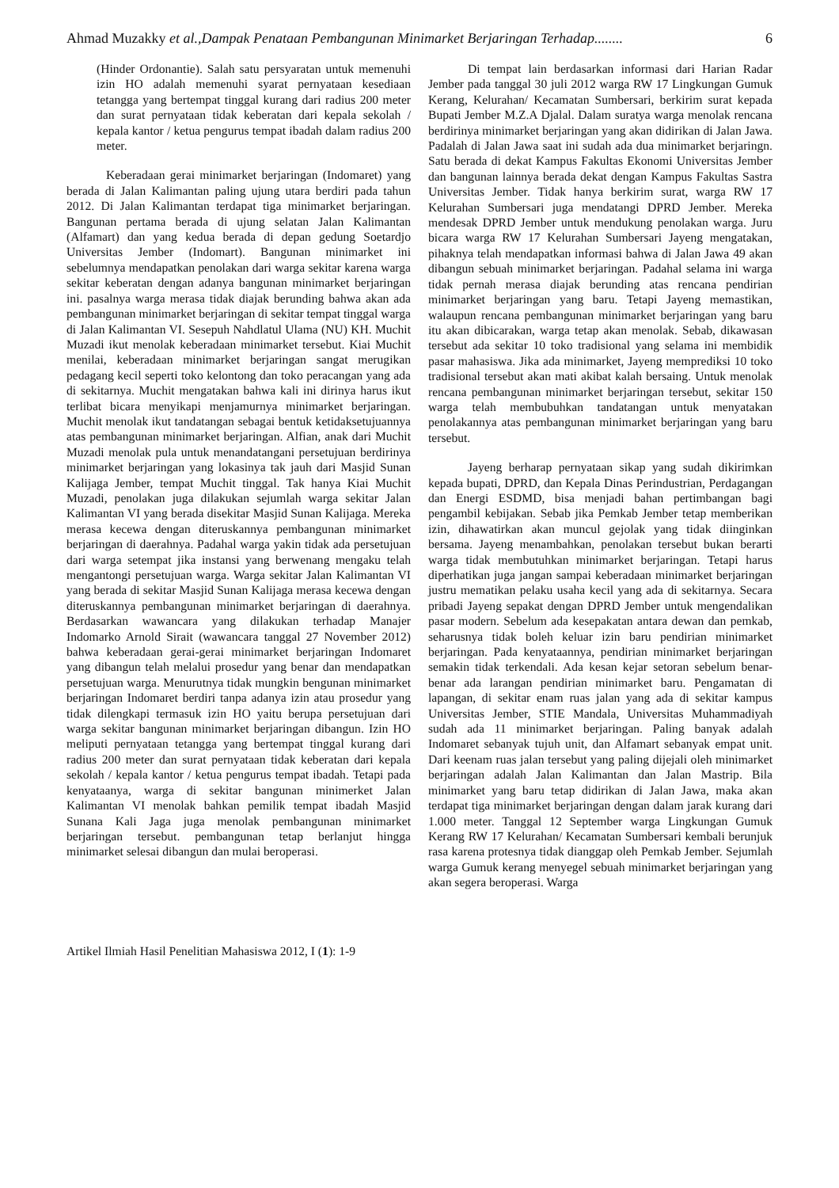Ahmad Muzakky et al.,Dampak Penataan Pembangunan Minimarket Berjaringan Terhadap........ 6
(Hinder Ordonantie). Salah satu persyaratan untuk memenuhi izin HO adalah memenuhi syarat pernyataan kesediaan tetangga yang bertempat tinggal kurang dari radius 200 meter dan surat pernyataan tidak keberatan dari kepala sekolah / kepala kantor / ketua pengurus tempat ibadah dalam radius 200 meter.
Keberadaan gerai minimarket berjaringan (Indomaret) yang berada di Jalan Kalimantan paling ujung utara berdiri pada tahun 2012. Di Jalan Kalimantan terdapat tiga minimarket berjaringan. Bangunan pertama berada di ujung selatan Jalan Kalimantan (Alfamart) dan yang kedua berada di depan gedung Soetardjo Universitas Jember (Indomart). Bangunan minimarket ini sebelumnya mendapatkan penolakan dari warga sekitar karena warga sekitar keberatan dengan adanya bangunan minimarket berjaringan ini. pasalnya warga merasa tidak diajak berunding bahwa akan ada pembangunan minimarket berjaringan di sekitar tempat tinggal warga di Jalan Kalimantan VI. Sesepuh Nahdlatul Ulama (NU) KH. Muchit Muzadi ikut menolak keberadaan minimarket tersebut. Kiai Muchit menilai, keberadaan minimarket berjaringan sangat merugikan pedagang kecil seperti toko kelontong dan toko peracangan yang ada di sekitarnya. Muchit mengatakan bahwa kali ini dirinya harus ikut terlibat bicara menyikapi menjamurnya minimarket berjaringan. Muchit menolak ikut tandatangan sebagai bentuk ketidaksetujuannya atas pembangunan minimarket berjaringan. Alfian, anak dari Muchit Muzadi menolak pula untuk menandatangani persetujuan berdirinya minimarket berjaringan yang lokasinya tak jauh dari Masjid Sunan Kalijaga Jember, tempat Muchit tinggal. Tak hanya Kiai Muchit Muzadi, penolakan juga dilakukan sejumlah warga sekitar Jalan Kalimantan VI yang berada disekitar Masjid Sunan Kalijaga. Mereka merasa kecewa dengan diteruskannya pembangunan minimarket berjaringan di daerahnya. Padahal warga yakin tidak ada persetujuan dari warga setempat jika instansi yang berwenang mengaku telah mengantongi persetujuan warga. Warga sekitar Jalan Kalimantan VI yang berada di sekitar Masjid Sunan Kalijaga merasa kecewa dengan diteruskannya pembangunan minimarket berjaringan di daerahnya. Berdasarkan wawancara yang dilakukan terhadap Manajer Indomarko Arnold Sirait (wawancara tanggal 27 November 2012) bahwa keberadaan gerai-gerai minimarket berjaringan Indomaret yang dibangun telah melalui prosedur yang benar dan mendapatkan persetujuan warga. Menurutnya tidak mungkin bengunan minimarket berjaringan Indomaret berdiri tanpa adanya izin atau prosedur yang tidak dilengkapi termasuk izin HO yaitu berupa persetujuan dari warga sekitar bangunan minimarket berjaringan dibangun. Izin HO meliputi pernyataan tetangga yang bertempat tinggal kurang dari radius 200 meter dan surat pernyataan tidak keberatan dari kepala sekolah / kepala kantor / ketua pengurus tempat ibadah. Tetapi pada kenyataanya, warga di sekitar bangunan minimerket Jalan Kalimantan VI menolak bahkan pemilik tempat ibadah Masjid Sunana Kali Jaga juga menolak pembangunan minimarket berjaringan tersebut. pembangunan tetap berlanjut hingga minimarket selesai dibangun dan mulai beroperasi.
Di tempat lain berdasarkan informasi dari Harian Radar Jember pada tanggal 30 juli 2012 warga RW 17 Lingkungan Gumuk Kerang, Kelurahan/ Kecamatan Sumbersari, berkirim surat kepada Bupati Jember M.Z.A Djalal. Dalam suratya warga menolak rencana berdirinya minimarket berjaringan yang akan didirikan di Jalan Jawa. Padalah di Jalan Jawa saat ini sudah ada dua minimarket berjaringn. Satu berada di dekat Kampus Fakultas Ekonomi Universitas Jember dan bangunan lainnya berada dekat dengan Kampus Fakultas Sastra Universitas Jember. Tidak hanya berkirim surat, warga RW 17 Kelurahan Sumbersari juga mendatangi DPRD Jember. Mereka mendesak DPRD Jember untuk mendukung penolakan warga. Juru bicara warga RW 17 Kelurahan Sumbersari Jayeng mengatakan, pihaknya telah mendapatkan informasi bahwa di Jalan Jawa 49 akan dibangun sebuah minimarket berjaringan. Padahal selama ini warga tidak pernah merasa diajak berunding atas rencana pendirian minimarket berjaringan yang baru. Tetapi Jayeng memastikan, walaupun rencana pembangunan minimarket berjaringan yang baru itu akan dibicarakan, warga tetap akan menolak. Sebab, dikawasan tersebut ada sekitar 10 toko tradisional yang selama ini membidik pasar mahasiswa. Jika ada minimarket, Jayeng memprediksi 10 toko tradisional tersebut akan mati akibat kalah bersaing. Untuk menolak rencana pembangunan minimarket berjaringan tersebut, sekitar 150 warga telah membubuhkan tandatangan untuk menyatakan penolakannya atas pembangunan minimarket berjaringan yang baru tersebut.
Jayeng berharap pernyataan sikap yang sudah dikirimkan kepada bupati, DPRD, dan Kepala Dinas Perindustrian, Perdagangan dan Energi ESDMD, bisa menjadi bahan pertimbangan bagi pengambil kebijakan. Sebab jika Pemkab Jember tetap memberikan izin, dihawatirkan akan muncul gejolak yang tidak diinginkan bersama. Jayeng menambahkan, penolakan tersebut bukan berarti warga tidak membutuhkan minimarket berjaringan. Tetapi harus diperhatikan juga jangan sampai keberadaan minimarket berjaringan justru mematikan pelaku usaha kecil yang ada di sekitarnya. Secara pribadi Jayeng sepakat dengan DPRD Jember untuk mengendalikan pasar modern. Sebelum ada kesepakatan antara dewan dan pemkab, seharusnya tidak boleh keluar izin baru pendirian minimarket berjaringan. Pada kenyataannya, pendirian minimarket berjaringan semakin tidak terkendali. Ada kesan kejar setoran sebelum benar-benar ada larangan pendirian minimarket baru. Pengamatan di lapangan, di sekitar enam ruas jalan yang ada di sekitar kampus Universitas Jember, STIE Mandala, Universitas Muhammadiyah sudah ada 11 minimarket berjaringan. Paling banyak adalah Indomaret sebanyak tujuh unit, dan Alfamart sebanyak empat unit. Dari keenam ruas jalan tersebut yang paling dijejali oleh minimarket berjaringan adalah Jalan Kalimantan dan Jalan Mastrip. Bila minimarket yang baru tetap didirikan di Jalan Jawa, maka akan terdapat tiga minimarket berjaringan dengan dalam jarak kurang dari 1.000 meter. Tanggal 12 September warga Lingkungan Gumuk Kerang RW 17 Kelurahan/ Kecamatan Sumbersari kembali berunjuk rasa karena protesnya tidak dianggap oleh Pemkab Jember. Sejumlah warga Gumuk kerang menyegel sebuah minimarket berjaringan yang akan segera beroperasi. Warga
Artikel Ilmiah Hasil Penelitian Mahasiswa 2012, I (1): 1-9